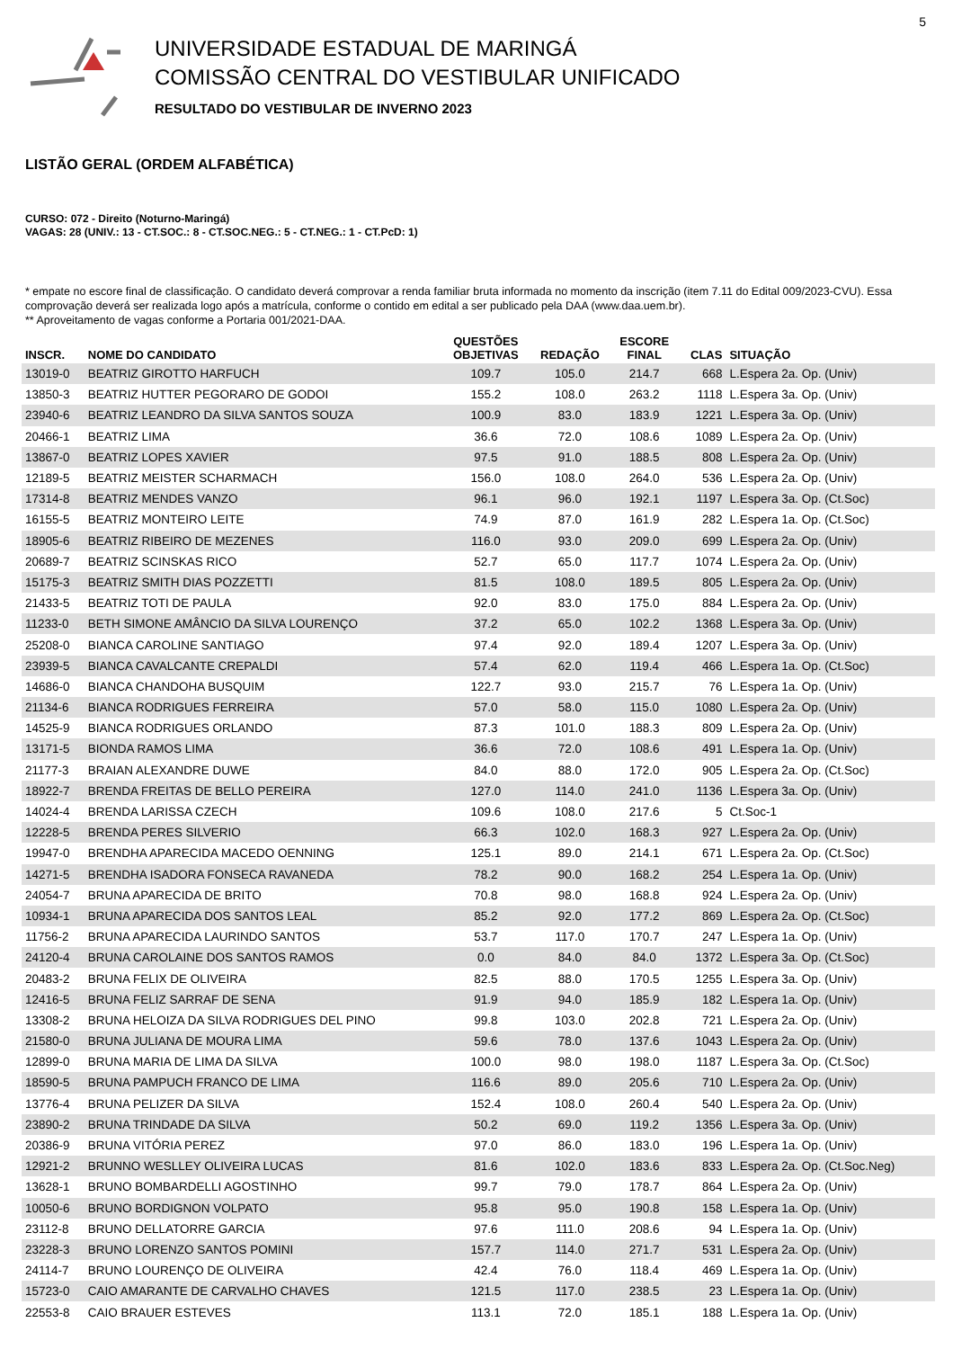5
UNIVERSIDADE ESTADUAL DE MARINGÁ
COMISSÃO CENTRAL DO VESTIBULAR UNIFICADO
RESULTADO DO VESTIBULAR DE INVERNO 2023
LISTÃO GERAL (ORDEM ALFABÉTICA)
CURSO: 072 - Direito (Noturno-Maringá)
VAGAS: 28 (UNIV.: 13 - CT.SOC.: 8 - CT.SOC.NEG.: 5 - CT.NEG.: 1 - CT.PcD: 1)
* empate no escore final de classificação. O candidato deverá comprovar a renda familiar bruta informada no momento da inscrição (item 7.11 do Edital 009/2023-CVU). Essa comprovação deverá ser realizada logo após a matrícula, conforme o contido em edital a ser publicado pela DAA (www.daa.uem.br).
** Aproveitamento de vagas conforme a Portaria 001/2021-DAA.
| INSCR. | NOME DO CANDIDATO | QUESTÕES OBJETIVAS | REDAÇÃO | ESCORE FINAL | CLAS | SITUAÇÃO |
| --- | --- | --- | --- | --- | --- | --- |
| 13019-0 | BEATRIZ GIROTTO HARFUCH | 109.7 | 105.0 | 214.7 | 668 | L.Espera 2a. Op. (Univ) |
| 13850-3 | BEATRIZ HUTTER PEGORARO DE GODOI | 155.2 | 108.0 | 263.2 | 1118 | L.Espera 3a. Op. (Univ) |
| 23940-6 | BEATRIZ LEANDRO DA SILVA SANTOS SOUZA | 100.9 | 83.0 | 183.9 | 1221 | L.Espera 3a. Op. (Univ) |
| 20466-1 | BEATRIZ LIMA | 36.6 | 72.0 | 108.6 | 1089 | L.Espera 2a. Op. (Univ) |
| 13867-0 | BEATRIZ LOPES XAVIER | 97.5 | 91.0 | 188.5 | 808 | L.Espera 2a. Op. (Univ) |
| 12189-5 | BEATRIZ MEISTER SCHARMACH | 156.0 | 108.0 | 264.0 | 536 | L.Espera 2a. Op. (Univ) |
| 17314-8 | BEATRIZ MENDES VANZO | 96.1 | 96.0 | 192.1 | 1197 | L.Espera 3a. Op. (Ct.Soc) |
| 16155-5 | BEATRIZ MONTEIRO LEITE | 74.9 | 87.0 | 161.9 | 282 | L.Espera 1a. Op. (Ct.Soc) |
| 18905-6 | BEATRIZ RIBEIRO DE MEZENES | 116.0 | 93.0 | 209.0 | 699 | L.Espera 2a. Op. (Univ) |
| 20689-7 | BEATRIZ SCINSKAS RICO | 52.7 | 65.0 | 117.7 | 1074 | L.Espera 2a. Op. (Univ) |
| 15175-3 | BEATRIZ SMITH DIAS POZZETTI | 81.5 | 108.0 | 189.5 | 805 | L.Espera 2a. Op. (Univ) |
| 21433-5 | BEATRIZ TOTI DE PAULA | 92.0 | 83.0 | 175.0 | 884 | L.Espera 2a. Op. (Univ) |
| 11233-0 | BETH SIMONE AMÂNCIO DA SILVA LOURENÇO | 37.2 | 65.0 | 102.2 | 1368 | L.Espera 3a. Op. (Univ) |
| 25208-0 | BIANCA CAROLINE SANTIAGO | 97.4 | 92.0 | 189.4 | 1207 | L.Espera 3a. Op. (Univ) |
| 23939-5 | BIANCA CAVALCANTE CREPALDI | 57.4 | 62.0 | 119.4 | 466 | L.Espera 1a. Op. (Ct.Soc) |
| 14686-0 | BIANCA CHANDOHA BUSQUIM | 122.7 | 93.0 | 215.7 | 76 | L.Espera 1a. Op. (Univ) |
| 21134-6 | BIANCA RODRIGUES FERREIRA | 57.0 | 58.0 | 115.0 | 1080 | L.Espera 2a. Op. (Univ) |
| 14525-9 | BIANCA RODRIGUES ORLANDO | 87.3 | 101.0 | 188.3 | 809 | L.Espera 2a. Op. (Univ) |
| 13171-5 | BIONDA RAMOS LIMA | 36.6 | 72.0 | 108.6 | 491 | L.Espera 1a. Op. (Univ) |
| 21177-3 | BRAIAN ALEXANDRE DUWE | 84.0 | 88.0 | 172.0 | 905 | L.Espera 2a. Op. (Ct.Soc) |
| 18922-7 | BRENDA FREITAS DE BELLO PEREIRA | 127.0 | 114.0 | 241.0 | 1136 | L.Espera 3a. Op. (Univ) |
| 14024-4 | BRENDA LARISSA CZECH | 109.6 | 108.0 | 217.6 | 5 | Ct.Soc-1 |
| 12228-5 | BRENDA PERES SILVERIO | 66.3 | 102.0 | 168.3 | 927 | L.Espera 2a. Op. (Univ) |
| 19947-0 | BRENDHA APARECIDA MACEDO OENNING | 125.1 | 89.0 | 214.1 | 671 | L.Espera 2a. Op. (Ct.Soc) |
| 14271-5 | BRENDHA ISADORA FONSECA RAVANEDA | 78.2 | 90.0 | 168.2 | 254 | L.Espera 1a. Op. (Univ) |
| 24054-7 | BRUNA APARECIDA DE BRITO | 70.8 | 98.0 | 168.8 | 924 | L.Espera 2a. Op. (Univ) |
| 10934-1 | BRUNA APARECIDA DOS SANTOS LEAL | 85.2 | 92.0 | 177.2 | 869 | L.Espera 2a. Op. (Ct.Soc) |
| 11756-2 | BRUNA APARECIDA LAURINDO SANTOS | 53.7 | 117.0 | 170.7 | 247 | L.Espera 1a. Op. (Univ) |
| 24120-4 | BRUNA CAROLAINE DOS SANTOS RAMOS | 0.0 | 84.0 | 84.0 | 1372 | L.Espera 3a. Op. (Ct.Soc) |
| 20483-2 | BRUNA FELIX DE OLIVEIRA | 82.5 | 88.0 | 170.5 | 1255 | L.Espera 3a. Op. (Univ) |
| 12416-5 | BRUNA FELIZ SARRAF DE SENA | 91.9 | 94.0 | 185.9 | 182 | L.Espera 1a. Op. (Univ) |
| 13308-2 | BRUNA HELOIZA DA SILVA RODRIGUES DEL PINO | 99.8 | 103.0 | 202.8 | 721 | L.Espera 2a. Op. (Univ) |
| 21580-0 | BRUNA JULIANA DE MOURA LIMA | 59.6 | 78.0 | 137.6 | 1043 | L.Espera 2a. Op. (Univ) |
| 12899-0 | BRUNA MARIA DE LIMA DA SILVA | 100.0 | 98.0 | 198.0 | 1187 | L.Espera 3a. Op. (Ct.Soc) |
| 18590-5 | BRUNA PAMPUCH FRANCO DE LIMA | 116.6 | 89.0 | 205.6 | 710 | L.Espera 2a. Op. (Univ) |
| 13776-4 | BRUNA PELIZER DA SILVA | 152.4 | 108.0 | 260.4 | 540 | L.Espera 2a. Op. (Univ) |
| 23890-2 | BRUNA TRINDADE DA SILVA | 50.2 | 69.0 | 119.2 | 1356 | L.Espera 3a. Op. (Univ) |
| 20386-9 | BRUNA VITÓRIA PEREZ | 97.0 | 86.0 | 183.0 | 196 | L.Espera 1a. Op. (Univ) |
| 12921-2 | BRUNNO WESLLEY OLIVEIRA LUCAS | 81.6 | 102.0 | 183.6 | 833 | L.Espera 2a. Op. (Ct.Soc.Neg) |
| 13628-1 | BRUNO BOMBARDELLI AGOSTINHO | 99.7 | 79.0 | 178.7 | 864 | L.Espera 2a. Op. (Univ) |
| 10050-6 | BRUNO BORDIGNON VOLPATO | 95.8 | 95.0 | 190.8 | 158 | L.Espera 1a. Op. (Univ) |
| 23112-8 | BRUNO DELLATORRE GARCIA | 97.6 | 111.0 | 208.6 | 94 | L.Espera 1a. Op. (Univ) |
| 23228-3 | BRUNO LORENZO SANTOS POMINI | 157.7 | 114.0 | 271.7 | 531 | L.Espera 2a. Op. (Univ) |
| 24114-7 | BRUNO LOURENÇO DE OLIVEIRA | 42.4 | 76.0 | 118.4 | 469 | L.Espera 1a. Op. (Univ) |
| 15723-0 | CAIO AMARANTE DE CARVALHO CHAVES | 121.5 | 117.0 | 238.5 | 23 | L.Espera 1a. Op. (Univ) |
| 22553-8 | CAIO BRAUER ESTEVES | 113.1 | 72.0 | 185.1 | 188 | L.Espera 1a. Op. (Univ) |